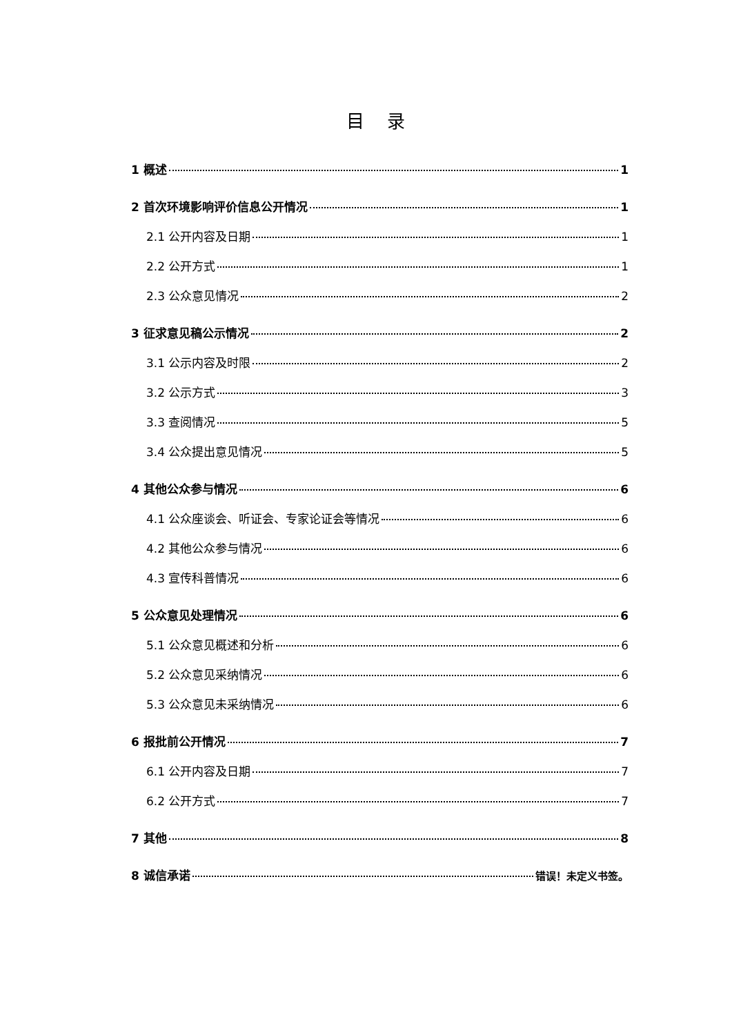目 录
1 概述 1
2 首次环境影响评价信息公开情况 1
2.1 公开内容及日期 1
2.2 公开方式 1
2.3 公众意见情况 2
3 征求意见稿公示情况 2
3.1 公示内容及时限 2
3.2 公示方式 3
3.3 查阅情况 5
3.4 公众提出意见情况 5
4 其他公众参与情况 6
4.1 公众座谈会、听证会、专家论证会等情况 6
4.2 其他公众参与情况 6
4.3 宣传科普情况 6
5 公众意见处理情况 6
5.1 公众意见概述和分析 6
5.2 公众意见采纳情况 6
5.3 公众意见未采纳情况 6
6 报批前公开情况 7
6.1 公开内容及日期 7
6.2 公开方式 7
7 其他 8
8 诚信承诺 错误！未定义书签。